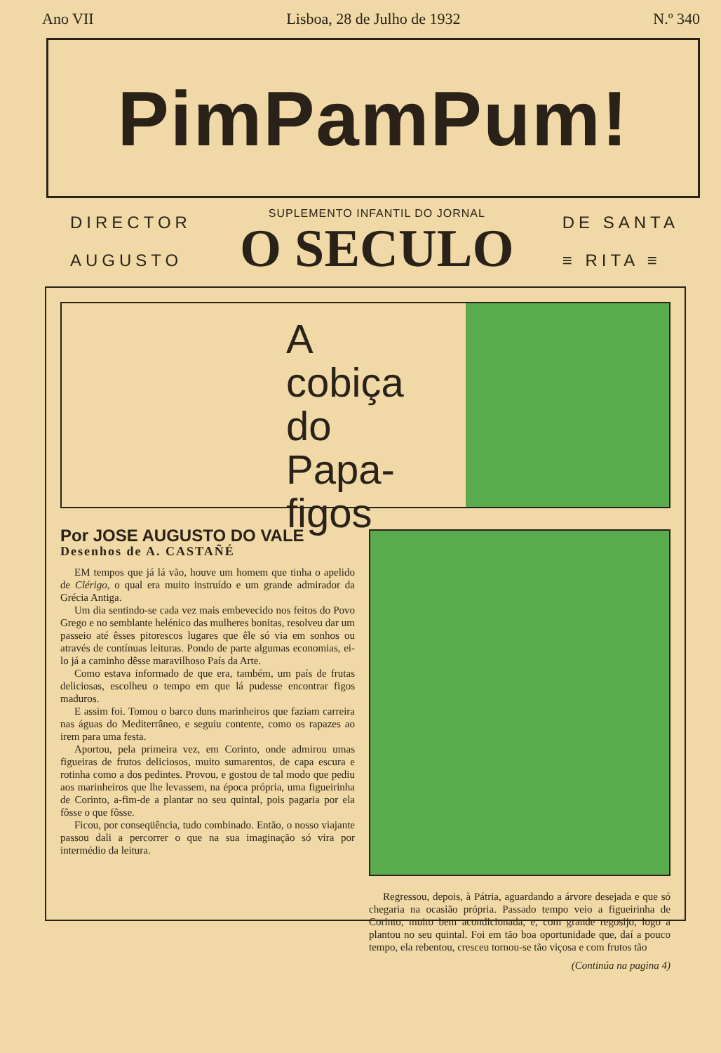Ano VII Lisboa, 28 de Julho de 1932 N.º 340
PimPamPum!
DIRECTOR
AUGUSTO
SUPLEMENTO INFANTIL DO JORNAL
O SECULO
DE SANTA
≡ RITA ≡
A
cobiça
do
Papa-figos
Por JOSE AUGUSTO DO VALE
Desenhos de A. CASTAÑÉ
EM tempos que já lá vão, houve um homem que tinha o apelido de Clérigo, o qual era muito instruído e um grande admirador da Grécia Antiga.
Um dia sentindo-se cada vez mais embevecido nos feitos do Povo Grego e no semblante helénico das mulheres bonitas, resolveu dar um passeio até êsses pitorescos lugares que êle só via em sonhos ou através de contínuas leituras. Pondo de parte algumas economias, ei-lo já a caminho dêsse maravilhoso País da Arte.
Como estava informado de que era, também, um país de frutas deliciosas, escolheu o tempo em que lá pudesse encontrar figos maduros.
E assim foi. Tomou o barco duns marinheiros que faziam carreira nas águas do Mediterrâneo, e seguiu contente, como os rapazes ao irem para uma festa.
Aportou, pela primeira vez, em Corinto, onde admirou umas figueiras de frutos deliciosos, muito sumarentos, de capa escura e rotinha como a dos pedintes. Provou, e gostou de tal modo que pediu aos marinheiros que lhe levassem, na época própria, uma figueirinha de Corinto, a-fim-de a plantar no seu quintal, pois pagaria por ela fôsse o que fôsse.
Ficou, por conseqüência, tudo combinado. Então, o nosso viajante passou dali a percorrer o que na sua imaginação só vira por intermédio da leitura.
Regressou, depois, à Pátria, aguardando a árvore desejada e que só chegaria na ocasião própria. Passado tempo veio a figueirinha de Corinto, muito bem acondicionada, e, com grande regosijo, logo a plantou no seu quintal. Foi em tão boa oportunidade que, daí a pouco tempo, ela rebentou, cresceu tornou-se tão viçosa e com frutos tão
(Continúa na pagina 4)